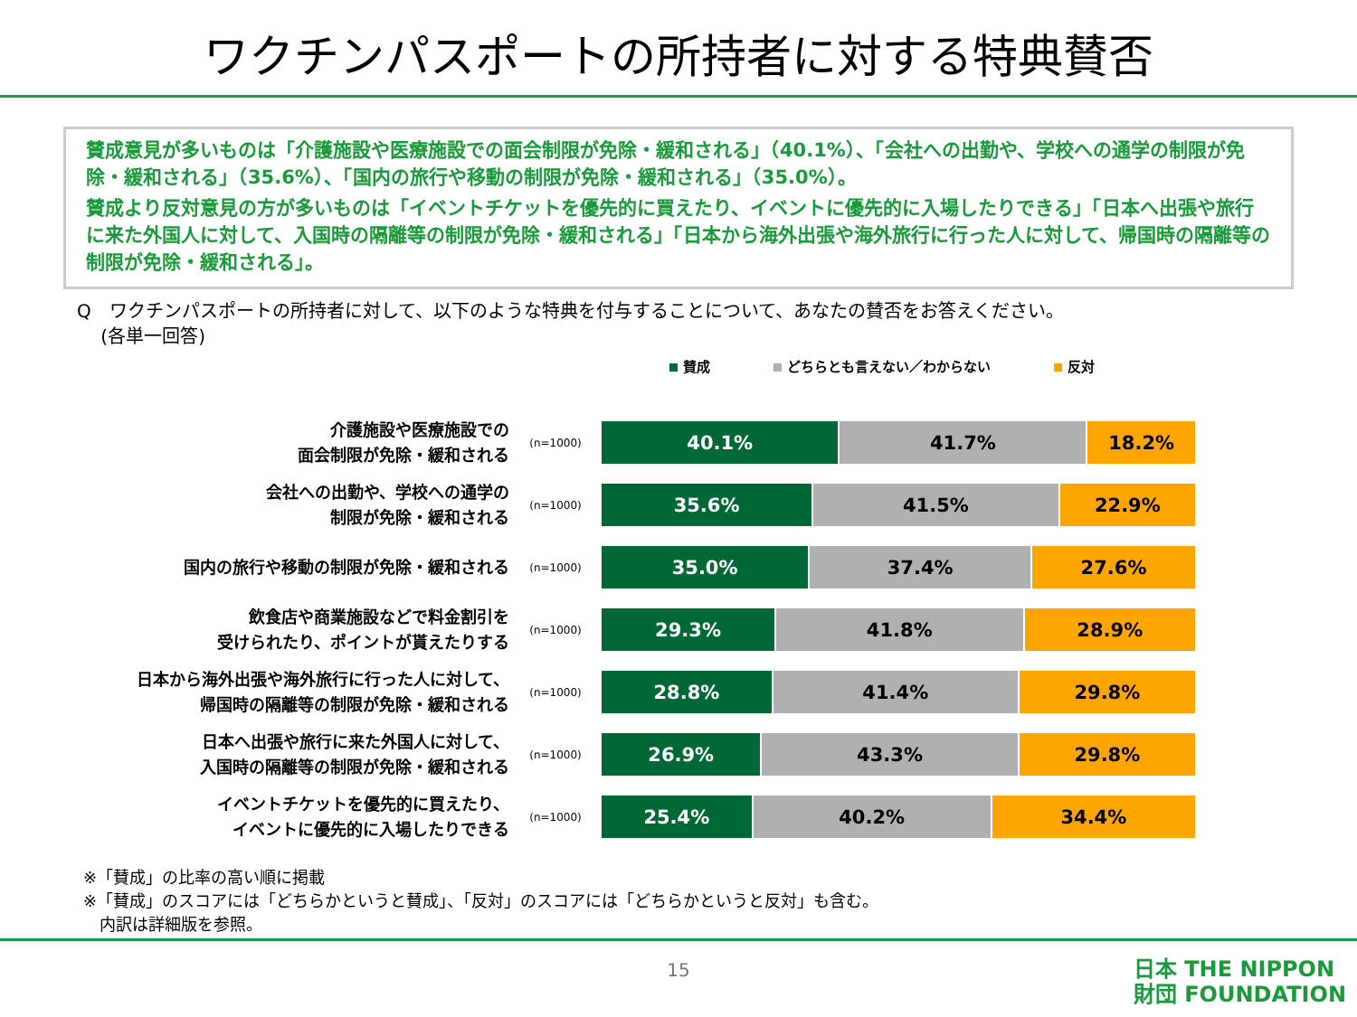ワクチンパスポートの所持者に対する特典賛否
賛成意見が多いものは「介護施設や医療施設での面会制限が免除・緩和される」（40.1%）、「会社への出勤や、学校への通学の制限が免除・緩和される」（35.6%）、「国内の旅行や移動の制限が免除・緩和される」（35.0%）。
賛成より反対意見の方が多いものは「イベントチケットを優先的に買えたり、イベントに優先的に入場したりできる」「日本へ出張や旅行に来た外国人に対して、入国時の隔離等の制限が免除・緩和される」「日本から海外出張や海外旅行に行った人に対して、帰国時の隔離等の制限が免除・緩和される」。
Q　ワクチンパスポートの所持者に対して、以下のような特典を付与することについて、あなたの賛否をお答えください。
　 (各単一回答)
賛成 どちらとも言えない／わからない 反対
介護施設や医療施設での
面会制限が免除・緩和される
(n=1000)
40.1% 41.7% 18.2%
会社への出勤や、学校への通学の
制限が免除・緩和される
(n=1000)
35.6% 41.5% 22.9%
国内の旅行や移動の制限が免除・緩和される
(n=1000)
35.0% 37.4% 27.6%
飲食店や商業施設などで料金割引を
受けられたり、ポイントが貰えたりする
(n=1000)
29.3% 41.8% 28.9%
日本から海外出張や海外旅行に行った人に対して、
帰国時の隔離等の制限が免除・緩和される
(n=1000)
28.8% 41.4% 29.8%
日本へ出張や旅行に来た外国人に対して、
入国時の隔離等の制限が免除・緩和される
(n=1000)
26.9% 43.3% 29.8%
イベントチケットを優先的に買えたり、
イベントに優先的に入場したりできる
(n=1000)
25.4% 40.2% 34.4%
※「賛成」の比率の高い順に掲載
※「賛成」のスコアには「どちらかというと賛成」、「反対」のスコアには「どちらかというと反対」も含む。
　内訳は詳細版を参照。
15
日本 THE NIPPON
財団 FOUNDATION